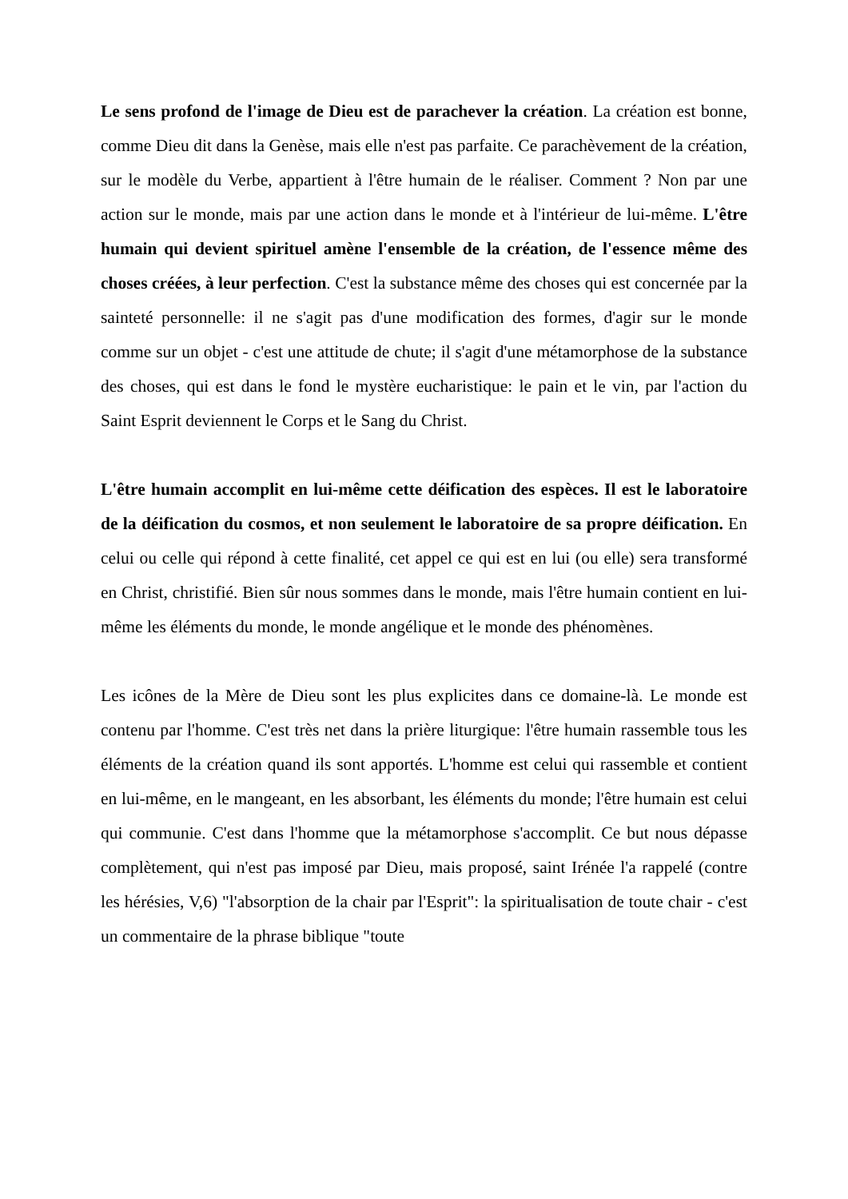Le sens profond de l'image de Dieu est de parachever la création. La création est bonne, comme Dieu dit dans la Genèse, mais elle n'est pas parfaite. Ce parachèvement de la création, sur le modèle du Verbe, appartient à l'être humain de le réaliser. Comment ? Non par une action sur le monde, mais par une action dans le monde et à l'intérieur de lui-même. L'être humain qui devient spirituel amène l'ensemble de la création, de l'essence même des choses créées, à leur perfection. C'est la substance même des choses qui est concernée par la sainteté personnelle: il ne s'agit pas d'une modification des formes, d'agir sur le monde comme sur un objet - c'est une attitude de chute; il s'agit d'une métamorphose de la substance des choses, qui est dans le fond le mystère eucharistique: le pain et le vin, par l'action du Saint Esprit deviennent le Corps et le Sang du Christ.
L'être humain accomplit en lui-même cette déification des espèces. Il est le laboratoire de la déification du cosmos, et non seulement le laboratoire de sa propre déification. En celui ou celle qui répond à cette finalité, cet appel ce qui est en lui (ou elle) sera transformé en Christ, christifié. Bien sûr nous sommes dans le monde, mais l'être humain contient en lui-même les éléments du monde, le monde angélique et le monde des phénomènes.
Les icônes de la Mère de Dieu sont les plus explicites dans ce domaine-là. Le monde est contenu par l'homme. C'est très net dans la prière liturgique: l'être humain rassemble tous les éléments de la création quand ils sont apportés. L'homme est celui qui rassemble et contient en lui-même, en le mangeant, en les absorbant, les éléments du monde; l'être humain est celui qui communie. C'est dans l'homme que la métamorphose s'accomplit. Ce but nous dépasse complètement, qui n'est pas imposé par Dieu, mais proposé, saint Irénée l'a rappelé (contre les hérésies, V,6) "l'absorption de la chair par l'Esprit": la spiritualisation de toute chair - c'est un commentaire de la phrase biblique "toute